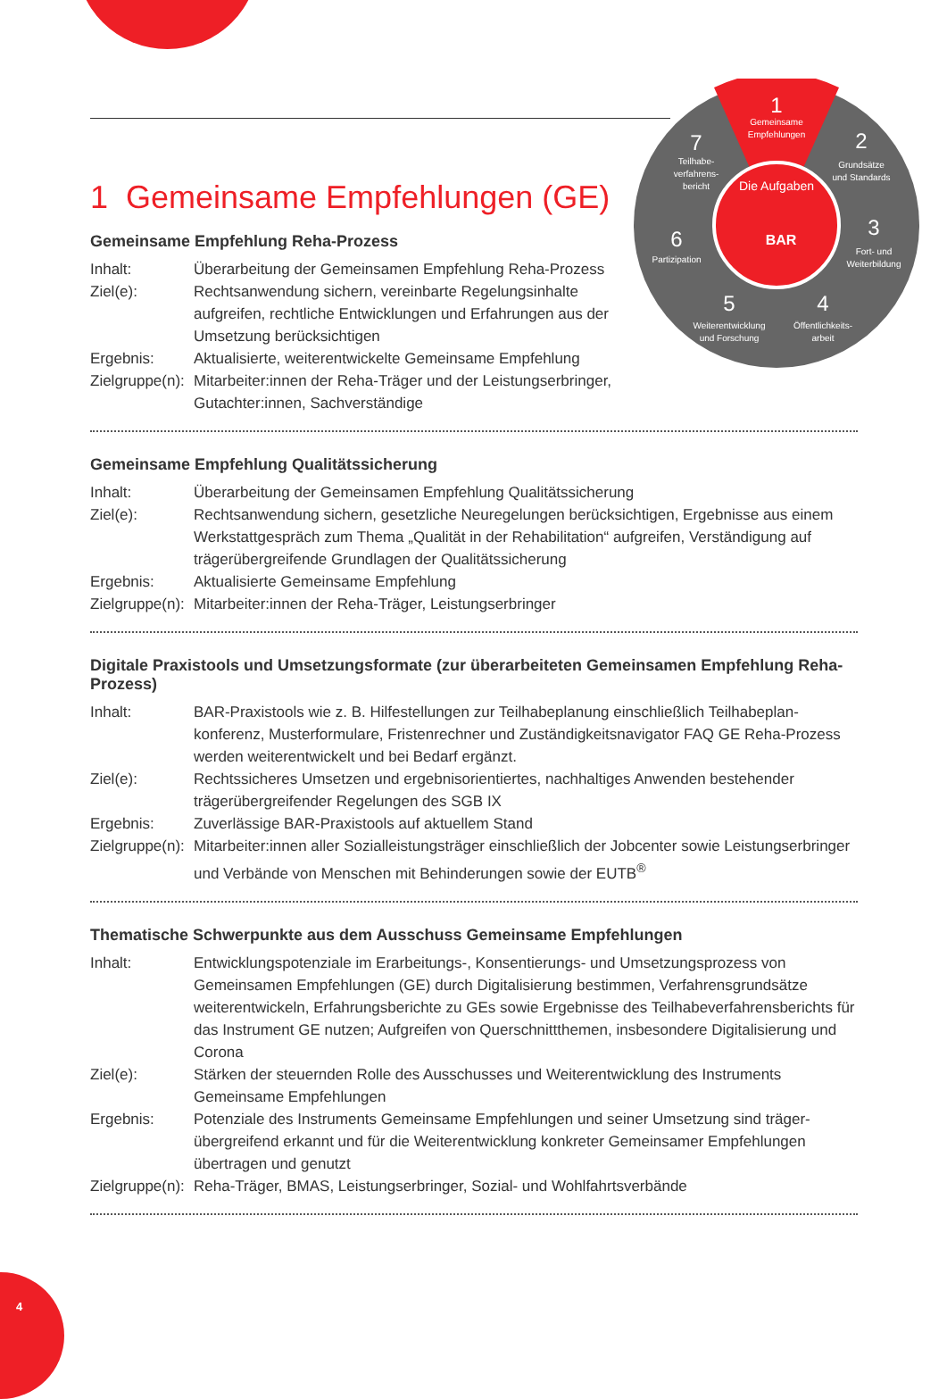1
Gemeinsame
Empfehlungen
2
Grundsätze
und Standards
3
Fort- und
Weiterbildung
4
Öffentlichkeits-
arbeit
5
Weiterentwicklung
und Forschung
6
Partizipation
7
Teilhabe-
verfahrens-
bericht
Die Aufgaben
BAR
1 Gemeinsame Empfehlungen (GE)
Gemeinsame Empfehlung Reha-Prozess
| Inhalt: | Überarbeitung der Gemeinsamen Empfehlung Reha-Prozess |
| Ziel(e): | Rechtsanwendung sichern, vereinbarte Regelungsinhalte aufgreifen, rechtliche Entwicklungen und Erfahrungen aus der Umsetzung berücksichtigen |
| Ergebnis: | Aktualisierte, weiterentwickelte Gemeinsame Empfehlung |
| Zielgruppe(n): | Mitarbeiter:innen der Reha-Träger und der Leistungserbringer, Gutachter:innen, Sachverständige |
Gemeinsame Empfehlung Qualitätssicherung
| Inhalt: | Überarbeitung der Gemeinsamen Empfehlung Qualitätssicherung |
| Ziel(e): | Rechtsanwendung sichern, gesetzliche Neuregelungen berücksichtigen, Ergebnisse aus einem Werkstattgespräch zum Thema „Qualität in der Rehabilitation“ aufgreifen, Verständigung auf trägerübergreifende Grundlagen der Qualitätssicherung |
| Ergebnis: | Aktualisierte Gemeinsame Empfehlung |
| Zielgruppe(n): | Mitarbeiter:innen der Reha-Träger, Leistungserbringer |
Digitale Praxistools und Umsetzungsformate (zur überarbeiteten Gemeinsamen Empfehlung Reha-Prozess)
| Inhalt: | BAR-Praxistools wie z. B. Hilfestellungen zur Teilhabeplanung einschließlich Teilhabeplan­konferenz, Musterformulare, Fristenrechner und Zuständigkeitsnavigator FAQ GE Reha-Prozess werden weiterentwickelt und bei Bedarf ergänzt. |
| Ziel(e): | Rechtssicheres Umsetzen und ergebnisorientiertes, nachhaltiges Anwenden bestehender trägerübergreifender Regelungen des SGB IX |
| Ergebnis: | Zuverlässige BAR-Praxistools auf aktuellem Stand |
| Zielgruppe(n): | Mitarbeiter:innen aller Sozialleistungsträger einschließlich der Jobcenter sowie Leistungs­erbringer und Verbände von Menschen mit Behinderungen sowie der EUTB<sup>®</sup> |
Thematische Schwerpunkte aus dem Ausschuss Gemeinsame Empfehlungen
| Inhalt: | Entwicklungspotenziale im Erarbeitungs-, Konsentierungs- und Umsetzungsprozess von Gemeinsamen Empfehlungen (GE) durch Digitalisierung bestimmen, Verfahrensgrundsätze weiterentwickeln, Erfahrungsberichte zu GEs sowie Ergebnisse des Teilhabeverfahrensberichts für das Instrument GE nutzen; Aufgreifen von Querschnittthemen, insbesondere Digitalisierung und Corona |
| Ziel(e): | Stärken der steuernden Rolle des Ausschusses und Weiterentwicklung des Instruments Gemeinsame Empfehlungen |
| Ergebnis: | Potenziale des Instruments Gemeinsame Empfehlungen und seiner Umsetzung sind träger­übergreifend erkannt und für die Weiterentwicklung konkreter Gemeinsamer Empfehlungen übertragen und genutzt |
| Zielgruppe(n): | Reha-Träger, BMAS, Leistungserbringer, Sozial- und Wohlfahrtsverbände |
4